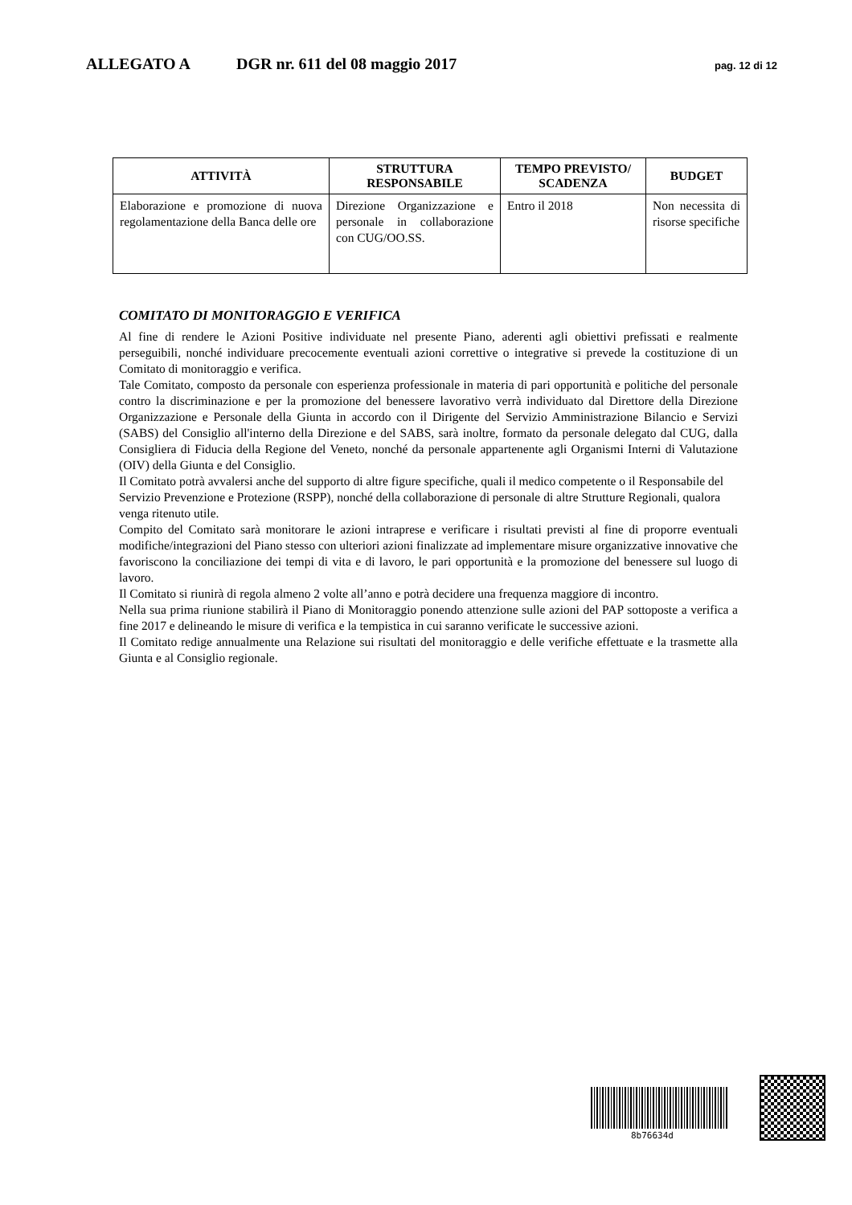ALLEGATO A DGR nr. 611 del 08 maggio 2017 pag. 12 di 12
| ATTIVITÀ | STRUTTURA RESPONSABILE | TEMPO PREVISTO/ SCADENZA | BUDGET |
| --- | --- | --- | --- |
| Elaborazione e promozione di nuova regolamentazione della Banca delle ore | Direzione Organizzazione e personale in collaborazione con CUG/OO.SS. | Entro il 2018 | Non necessita di risorse specifiche |
COMITATO DI MONITORAGGIO E VERIFICA
Al fine di rendere le Azioni Positive individuate nel presente Piano, aderenti agli obiettivi prefissati e realmente perseguibili, nonché individuare precocemente eventuali azioni correttive o integrative si prevede la costituzione di un Comitato di monitoraggio e verifica.
Tale Comitato, composto da personale con esperienza professionale in materia di pari opportunità e politiche del personale contro la discriminazione e per la promozione del benessere lavorativo verrà individuato dal Direttore della Direzione Organizzazione e Personale della Giunta in accordo con il Dirigente del Servizio Amministrazione Bilancio e Servizi (SABS) del Consiglio all'interno della Direzione e del SABS, sarà inoltre, formato da personale delegato dal CUG, dalla Consigliera di Fiducia della Regione del Veneto, nonché da personale appartenente agli Organismi Interni di Valutazione (OIV) della Giunta e del Consiglio.
Il Comitato potrà avvalersi anche del supporto di altre figure specifiche, quali il medico competente o il Responsabile del Servizio Prevenzione e Protezione (RSPP), nonché della collaborazione di personale di altre Strutture Regionali, qualora venga ritenuto utile.
Compito del Comitato sarà monitorare le azioni intraprese e verificare i risultati previsti al fine di proporre eventuali modifiche/integrazioni del Piano stesso con ulteriori azioni finalizzate ad implementare misure organizzative innovative che favoriscono la conciliazione dei tempi di vita e di lavoro, le pari opportunità e la promozione del benessere sul luogo di lavoro.
Il Comitato si riunirà di regola almeno 2 volte all’anno e potrà decidere una frequenza maggiore di incontro.
Nella sua prima riunione stabilirà il Piano di Monitoraggio ponendo attenzione sulle azioni del PAP sottoposte a verifica a fine 2017 e delineando le misure di verifica e la tempistica in cui saranno verificate le successive azioni.
Il Comitato redige annualmente una Relazione sui risultati del monitoraggio e delle verifiche effettuate e la trasmette alla Giunta e al Consiglio regionale.
8b76634d